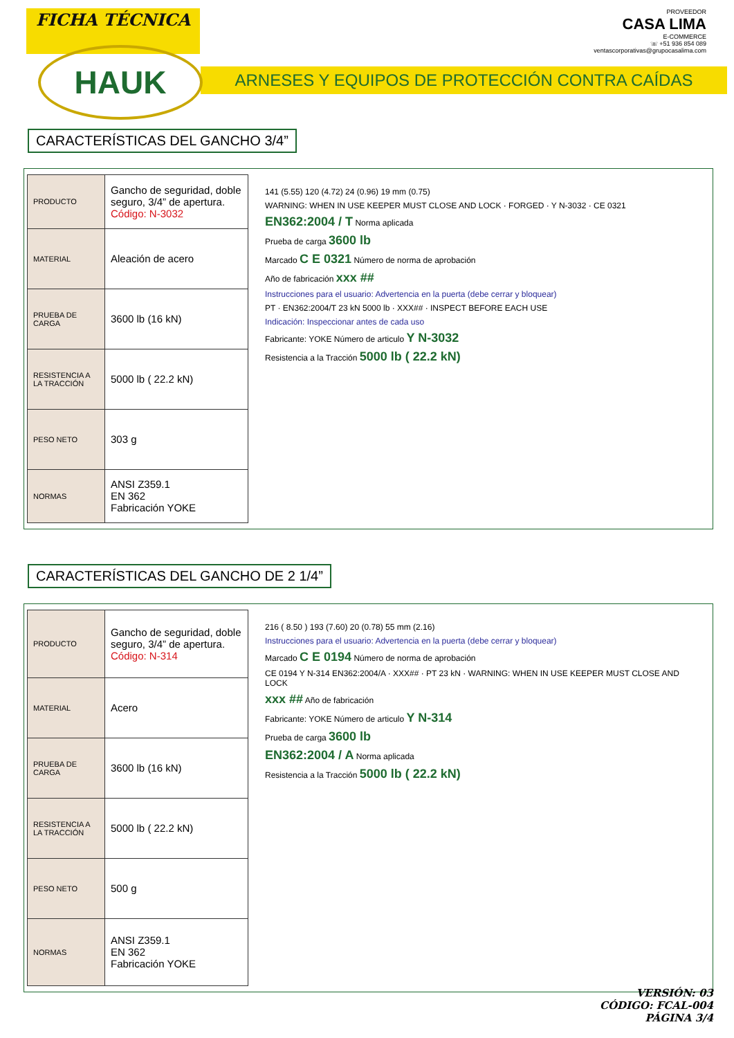FICHA TÉCNICA
PROVEEDOR
CASA LIMA
E-COMMERCE
☏ +51 936 854 089
ventascorporativas@grupocasalima.com
HAUK
ARNESES Y EQUIPOS DE PROTECCIÓN CONTRA CAÍDAS
CARACTERÍSTICAS DEL GANCHO 3/4”
| PRODUCTO | Gancho de seguridad, doble seguro, 3/4” de apertura. Código: N-3032 |
| MATERIAL | Aleación de acero |
| PRUEBA DE CARGA | 3600 lb (16 kN) |
| RESISTENCIA A LA TRACCIÓN | 5000 lb ( 22.2 kN) |
| PESO NETO | 303 g |
| NORMAS | ANSI Z359.1 EN 362 Fabricación YOKE |
141 (5.55) 120 (4.72) 24 (0.96) 19 mm (0.75)
WARNING: WHEN IN USE KEEPER MUST CLOSE AND LOCK · FORGED · Y N-3032 · CE 0321
EN362:2004 / T Norma aplicada
Prueba de carga 3600 lb
Marcado C E 0321 Número de norma de aprobación
Año de fabricación xxx ##
Instrucciones para el usuario: Advertencia en la puerta (debe cerrar y bloquear)
PT · EN362:2004/T 23 kN 5000 lb · XXX## · INSPECT BEFORE EACH USE
Indicación: Inspeccionar antes de cada uso
Fabricante: YOKE Número de articulo Y N-3032
Resistencia a la Tracción 5000 lb ( 22.2 kN)
CARACTERÍSTICAS DEL GANCHO DE 2 1/4”
| PRODUCTO | Gancho de seguridad, doble seguro, 3/4” de apertura. Código: N-314 |
| MATERIAL | Acero |
| PRUEBA DE CARGA | 3600 lb (16 kN) |
| RESISTENCIA A LA TRACCIÓN | 5000 lb ( 22.2 kN) |
| PESO NETO | 500 g |
| NORMAS | ANSI Z359.1 EN 362 Fabricación YOKE |
216 ( 8.50 ) 193 (7.60) 20 (0.78) 55 mm (2.16)
Instrucciones para el usuario: Advertencia en la puerta (debe cerrar y bloquear)
Marcado C E 0194 Número de norma de aprobación
CE 0194 Y N-314 EN362:2004/A · XXX## · PT 23 kN · WARNING: WHEN IN USE KEEPER MUST CLOSE AND LOCK
xxx ## Año de fabricación
Fabricante: YOKE Número de articulo Y N-314
Prueba de carga 3600 lb
EN362:2004 / A Norma aplicada
Resistencia a la Tracción 5000 lb ( 22.2 kN)
VERSIÓN: 03
CÓDIGO: FCAL-004
PÁGINA 3/4